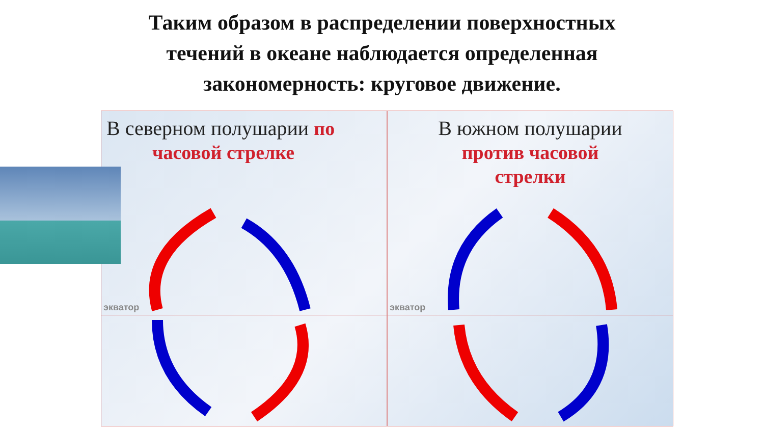Таким образом в распределении поверхностных
течений в океане наблюдается определенная
закономерность: круговое движение.
В северном полушарии по
часовой стрелке
экватор
В южном полушарии
против часовой
стрелки
экватор